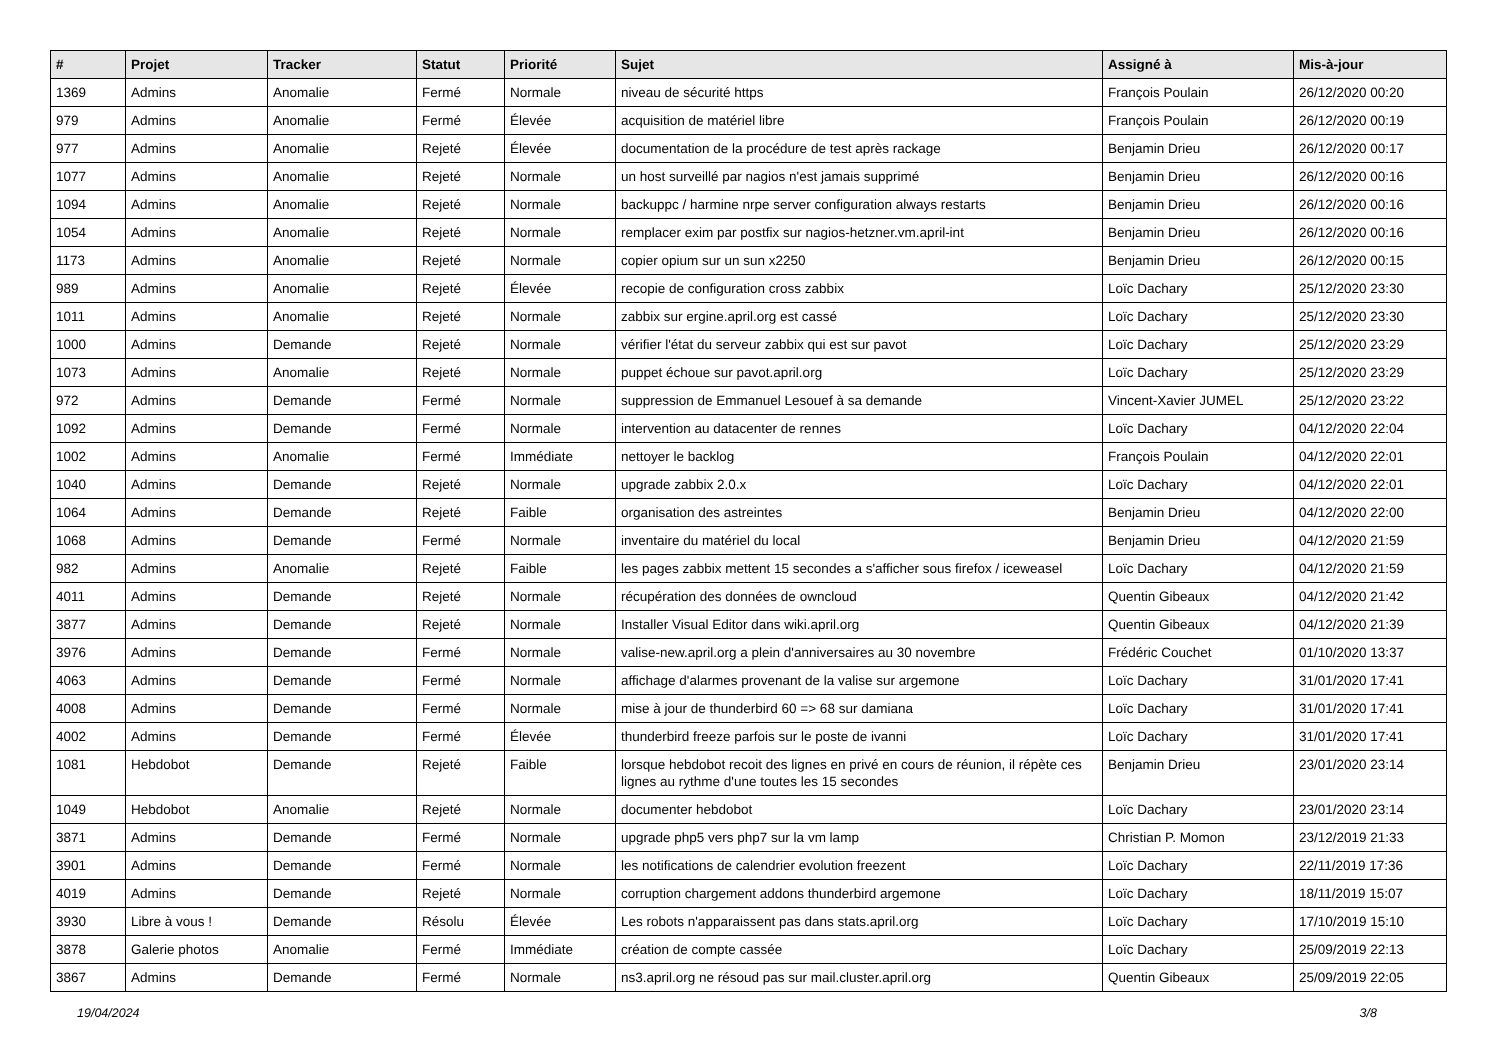| # | Projet | Tracker | Statut | Priorité | Sujet | Assigné à | Mis-à-jour |
| --- | --- | --- | --- | --- | --- | --- | --- |
| 1369 | Admins | Anomalie | Fermé | Normale | niveau de sécurité https | François Poulain | 26/12/2020 00:20 |
| 979 | Admins | Anomalie | Fermé | Élevée | acquisition de matériel libre | François Poulain | 26/12/2020 00:19 |
| 977 | Admins | Anomalie | Rejeté | Élevée | documentation de la procédure de test après rackage | Benjamin Drieu | 26/12/2020 00:17 |
| 1077 | Admins | Anomalie | Rejeté | Normale | un host surveillé par nagios n'est jamais supprimé | Benjamin Drieu | 26/12/2020 00:16 |
| 1094 | Admins | Anomalie | Rejeté | Normale | backuppc / harmine nrpe server configuration always restarts | Benjamin Drieu | 26/12/2020 00:16 |
| 1054 | Admins | Anomalie | Rejeté | Normale | remplacer exim par postfix sur nagios-hetzner.vm.april-int | Benjamin Drieu | 26/12/2020 00:16 |
| 1173 | Admins | Anomalie | Rejeté | Normale | copier opium sur un sun x2250 | Benjamin Drieu | 26/12/2020 00:15 |
| 989 | Admins | Anomalie | Rejeté | Élevée | recopie de configuration cross zabbix | Loïc Dachary | 25/12/2020 23:30 |
| 1011 | Admins | Anomalie | Rejeté | Normale | zabbix sur ergine.april.org est cassé | Loïc Dachary | 25/12/2020 23:30 |
| 1000 | Admins | Demande | Rejeté | Normale | vérifier l'état du serveur zabbix qui est sur pavot | Loïc Dachary | 25/12/2020 23:29 |
| 1073 | Admins | Anomalie | Rejeté | Normale | puppet échoue sur pavot.april.org | Loïc Dachary | 25/12/2020 23:29 |
| 972 | Admins | Demande | Fermé | Normale | suppression de Emmanuel Lesouef à sa demande | Vincent-Xavier JUMEL | 25/12/2020 23:22 |
| 1092 | Admins | Demande | Fermé | Normale | intervention au datacenter de rennes | Loïc Dachary | 04/12/2020 22:04 |
| 1002 | Admins | Anomalie | Fermé | Immédiate | nettoyer le backlog | François Poulain | 04/12/2020 22:01 |
| 1040 | Admins | Demande | Rejeté | Normale | upgrade zabbix 2.0.x | Loïc Dachary | 04/12/2020 22:01 |
| 1064 | Admins | Demande | Rejeté | Faible | organisation des astreintes | Benjamin Drieu | 04/12/2020 22:00 |
| 1068 | Admins | Demande | Fermé | Normale | inventaire du matériel du local | Benjamin Drieu | 04/12/2020 21:59 |
| 982 | Admins | Anomalie | Rejeté | Faible | les pages zabbix mettent 15 secondes a s'afficher sous firefox / iceweasel | Loïc Dachary | 04/12/2020 21:59 |
| 4011 | Admins | Demande | Rejeté | Normale | récupération des données de owncloud | Quentin Gibeaux | 04/12/2020 21:42 |
| 3877 | Admins | Demande | Rejeté | Normale | Installer Visual Editor dans wiki.april.org | Quentin Gibeaux | 04/12/2020 21:39 |
| 3976 | Admins | Demande | Fermé | Normale | valise-new.april.org a plein d'anniversaires au 30 novembre | Frédéric Couchet | 01/10/2020 13:37 |
| 4063 | Admins | Demande | Fermé | Normale | affichage d'alarmes provenant de la valise sur argemone | Loïc Dachary | 31/01/2020 17:41 |
| 4008 | Admins | Demande | Fermé | Normale | mise à jour de thunderbird 60 => 68 sur damiana | Loïc Dachary | 31/01/2020 17:41 |
| 4002 | Admins | Demande | Fermé | Élevée | thunderbird freeze parfois sur le poste de ivanni | Loïc Dachary | 31/01/2020 17:41 |
| 1081 | Hebdobot | Demande | Rejeté | Faible | lorsque hebdobot recoit des lignes en privé en cours de réunion, il répète ces lignes au rythme d'une toutes les 15 secondes | Benjamin Drieu | 23/01/2020 23:14 |
| 1049 | Hebdobot | Anomalie | Rejeté | Normale | documenter hebdobot | Loïc Dachary | 23/01/2020 23:14 |
| 3871 | Admins | Demande | Fermé | Normale | upgrade php5 vers php7 sur la vm lamp | Christian P. Momon | 23/12/2019 21:33 |
| 3901 | Admins | Demande | Fermé | Normale | les notifications de calendrier evolution freezent | Loïc Dachary | 22/11/2019 17:36 |
| 4019 | Admins | Demande | Rejeté | Normale | corruption chargement addons thunderbird argemone | Loïc Dachary | 18/11/2019 15:07 |
| 3930 | Libre à vous ! | Demande | Résolu | Élevée | Les robots n'apparaissent pas dans stats.april.org | Loïc Dachary | 17/10/2019 15:10 |
| 3878 | Galerie photos | Anomalie | Fermé | Immédiate | création de compte cassée | Loïc Dachary | 25/09/2019 22:13 |
| 3867 | Admins | Demande | Fermé | Normale | ns3.april.org ne résoud pas sur mail.cluster.april.org | Quentin Gibeaux | 25/09/2019 22:05 |
19/04/2024 3/8